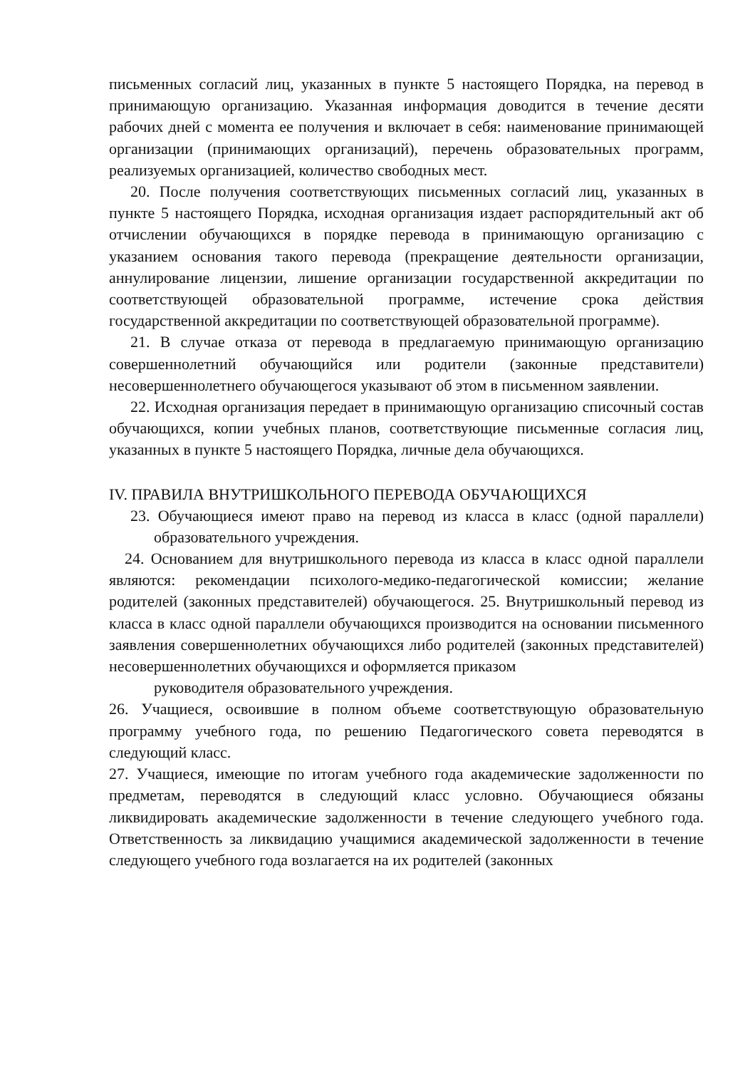письменных согласий лиц, указанных в пункте 5 настоящего Порядка, на перевод в принимающую организацию. Указанная информация доводится в течение десяти рабочих дней с момента ее получения и включает в себя: наименование принимающей организации (принимающих организаций), перечень образовательных программ, реализуемых организацией, количество свободных мест.
20. После получения соответствующих письменных согласий лиц, указанных в пункте 5 настоящего Порядка, исходная организация издает распорядительный акт об отчислении обучающихся в порядке перевода в принимающую организацию с указанием основания такого перевода (прекращение деятельности организации, аннулирование лицензии, лишение организации государственной аккредитации по соответствующей образовательной программе, истечение срока действия государственной аккредитации по соответствующей образовательной программе).
21. В случае отказа от перевода в предлагаемую принимающую организацию совершеннолетний обучающийся или родители (законные представители) несовершеннолетнего обучающегося указывают об этом в письменном заявлении.
22. Исходная организация передает в принимающую организацию списочный состав обучающихся, копии учебных планов, соответствующие письменные согласия лиц, указанных в пункте 5 настоящего Порядка, личные дела обучающихся.
IV. ПРАВИЛА ВНУТРИШКОЛЬНОГО ПЕРЕВОДА ОБУЧАЮЩИХСЯ
23. Обучающиеся имеют право на перевод из класса в класс (одной параллели) образовательного учреждения.
24. Основанием для внутришкольного перевода из класса в класс одной параллели являются: рекомендации психолого-медико-педагогической комиссии; желание родителей (законных представителей) обучающегося. 25. Внутришкольный перевод из класса в класс одной параллели обучающихся производится на основании письменного заявления совершеннолетних обучающихся либо родителей (законных представителей) несовершеннолетних обучающихся и оформляется приказом
руководителя образовательного учреждения.
26. Учащиеся, освоившие в полном объеме соответствующую образовательную программу учебного года, по решению Педагогического совета переводятся в следующий класс.
27. Учащиеся, имеющие по итогам учебного года академические задолженности по предметам, переводятся в следующий класс условно. Обучающиеся обязаны ликвидировать академические задолженности в течение следующего учебного года. Ответственность за ликвидацию учащимися академической задолженности в течение следующего учебного года возлагается на их родителей (законных